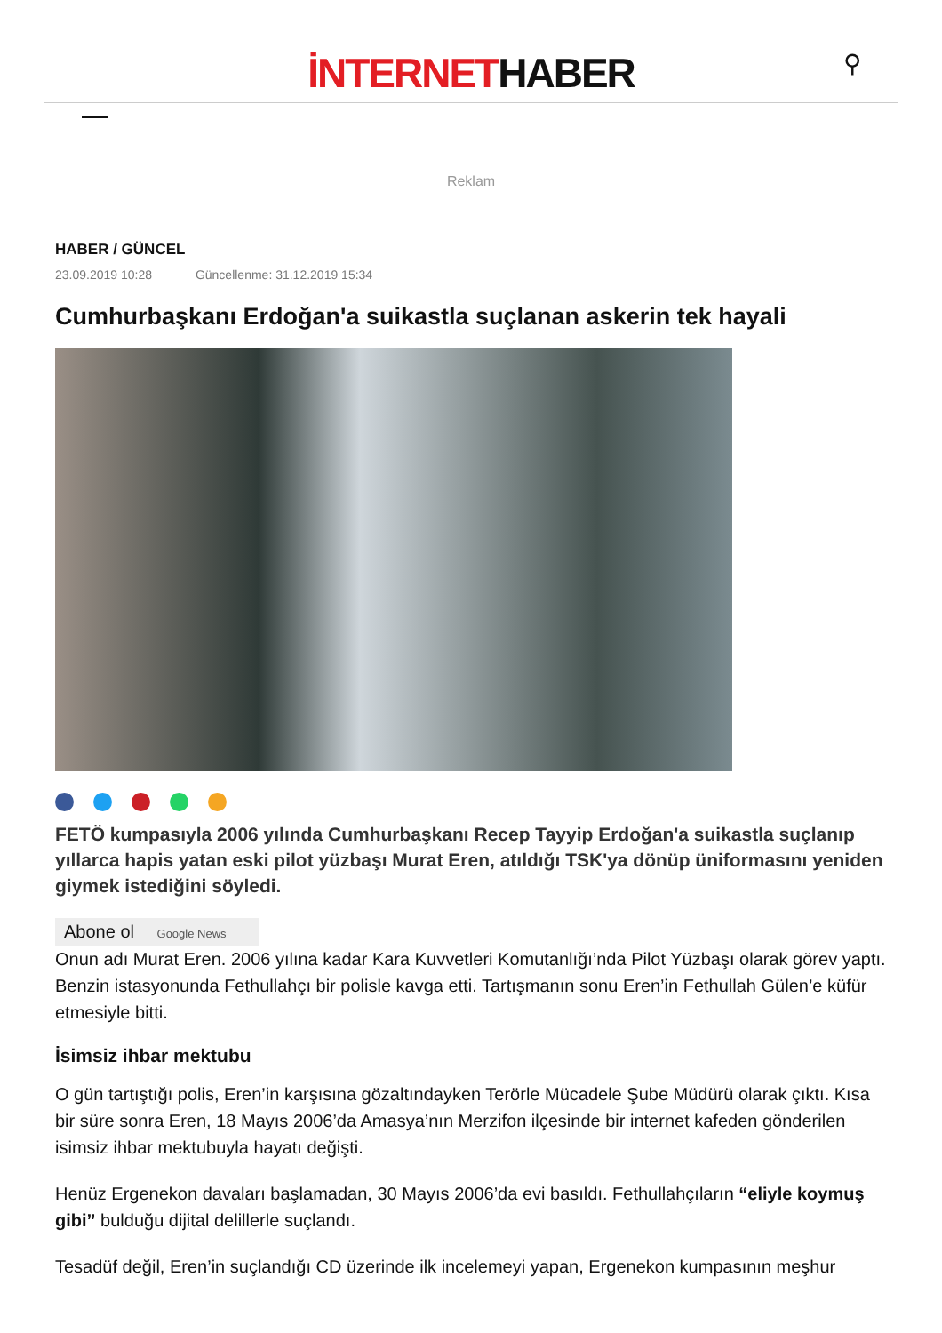İNTERNETHABER
⚲
Reklam
HABER / GÜNCEL
23.09.2019 10:28 Güncellenme: 31.12.2019 15:34
Cumhurbaşkanı Erdoğan'a suikastla suçlanan askerin tek hayali
FETÖ kumpasıyla 2006 yılında Cumhurbaşkanı Recep Tayyip Erdoğan'a suikastla suçlanıp yıllarca hapis yatan eski pilot yüzbaşı Murat Eren, atıldığı TSK'ya dönüp üniformasını yeniden giymek istediğini söyledi.
Abone ol Google News
Onun adı Murat Eren. 2006 yılına kadar Kara Kuvvetleri Komutanlığı’nda Pilot Yüzbaşı olarak görev yaptı. Benzin istasyonunda Fethullahçı bir polisle kavga etti. Tartışmanın sonu Eren’in Fethullah Gülen’e küfür etmesiyle bitti.
İsimsiz ihbar mektubu
O gün tartıştığı polis, Eren’in karşısına gözaltındayken Terörle Mücadele Şube Müdürü olarak çıktı. Kısa bir süre sonra Eren, 18 Mayıs 2006’da Amasya’nın Merzifon ilçesinde bir internet kafeden gönderilen isimsiz ihbar mektubuyla hayatı değişti.
Henüz Ergenekon davaları başlamadan, 30 Mayıs 2006’da evi basıldı. Fethullahçıların “eliyle koymuş gibi” bulduğu dijital delillerle suçlandı.
Tesadüf değil, Eren’in suçlandığı CD üzerinde ilk incelemeyi yapan, Ergenekon kumpasının meşhur